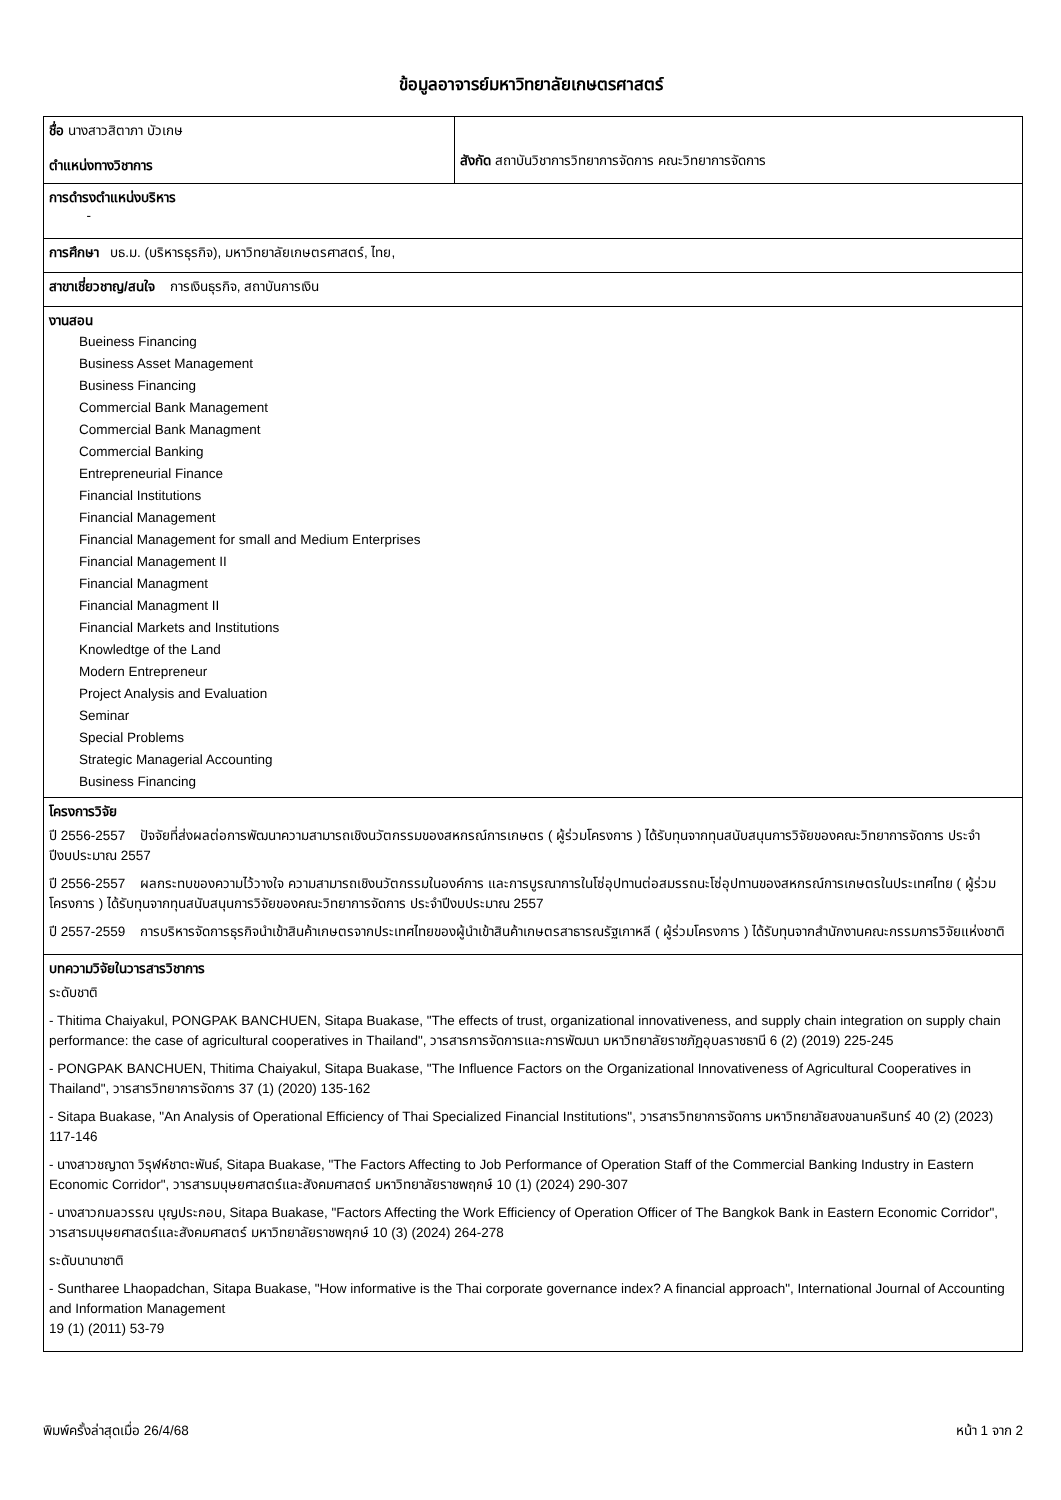ข้อมูลอาจารย์มหาวิทยาลัยเกษตรศาสตร์
| ชื่อ นางสาวสิตาภา บัวเกษ ตำแหน่งทางวิชาการ | สังกัด สถาบันวิชาการวิทยาการจัดการ คณะวิทยาการจัดการ |
| การดำรงตำแหน่งบริหาร - | |
| การศึกษา บธ.ม. (บริหารธุรกิจ), มหาวิทยาลัยเกษตรศาสตร์, ไทย, | |
| สาขาเชี่ยวชาญ/สนใจ การเงินธุรกิจ, สถาบันการเงิน | |
| งานสอน Bueiness Financing Business Asset Management Business Financing Commercial Bank Management Commercial Bank Managment Commercial Banking Entrepreneurial Finance Financial Institutions Financial Management Financial Management for small and Medium Enterprises Financial Management II Financial Managment Financial Managment II Financial Markets and Institutions Knowledtge of the Land Modern Entrepreneur Project Analysis and Evaluation Seminar Special Problems Strategic Managerial Accounting Business Financing | |
| โครงการวิจัย ปี 2556-2557 ปัจจัยที่ส่งผลต่อการพัฒนาความสามารถเชิงนวัตกรรมของสหกรณ์การเกษตร ( ผู้ร่วมโครงการ ) ได้รับทุนจากทุนสนับสนุนการวิจัยของคณะวิทยาการจัดการ ประจำปีงบประมาณ 2557 ปี 2556-2557 ผลกระทบของความไว้วางใจ ความสามารถเชิงนวัตกรรมในองค์การ และการบูรณาการในโซ่อุปทานต่อสมรรถนะโซ่อุปทานของสหกรณ์การเกษตรในประเทศไทย ( ผู้ร่วมโครงการ ) ได้รับทุนจากทุนสนับสนุนการวิจัยของคณะวิทยาการจัดการ ประจำปีงบประมาณ 2557 ปี 2557-2559 การบริหารจัดการธุรกิจนำเข้าสินค้าเกษตรจากประเทศไทยของผู้นำเข้าสินค้าเกษตรสาธารณรัฐเกาหลี ( ผู้ร่วมโครงการ ) ได้รับทุนจากสำนักงานคณะกรรมการวิจัยแห่งชาติ | |
| บทความวิจัยในวารสารวิชาการ ระดับชาติ - Thitima Chaiyakul, PONGPAK BANCHUEN, Sitapa Buakase, "The effects of trust, organizational innovativeness, and supply chain integration on supply chain performance: the case of agricultural cooperatives in Thailand", วารสารการจัดการและการพัฒนา มหาวิทยาลัยราชภัฏอุบลราชธานี 6 (2) (2019) 225-245 - PONGPAK BANCHUEN, Thitima Chaiyakul, Sitapa Buakase, "The Influence Factors on the Organizational Innovativeness of Agricultural Cooperatives in Thailand", วารสารวิทยาการจัดการ 37 (1) (2020) 135-162 - Sitapa Buakase, "An Analysis of Operational Efficiency of Thai Specialized Financial Institutions", วารสารวิทยาการจัดการ มหาวิทยาลัยสงขลานครินทร์ 40 (2) (2023) 117-146 - นางสาวชญาดา วิรุฬห์ชาตะพันธ์, Sitapa Buakase, "The Factors Affecting to Job Performance of Operation Staff of the Commercial Banking Industry in Eastern Economic Corridor", วารสารมนุษยศาสตร์และสังคมศาสตร์ มหาวิทยาลัยราชพฤกษ์ 10 (1) (2024) 290-307 - นางสาวกมลวรรณ บุญประกอบ, Sitapa Buakase, "Factors Affecting the Work Efficiency of Operation Officer of The Bangkok Bank in Eastern Economic Corridor", วารสารมนุษยศาสตร์และสังคมศาสตร์ มหาวิทยาลัยราชพฤกษ์ 10 (3) (2024) 264-278 ระดับนานาชาติ - Suntharee Lhaopadchan, Sitapa Buakase, "How informative is the Thai corporate governance index? A financial approach", International Journal of Accounting and Information Management 19 (1) (2011) 53-79 | |
พิมพ์ครั้งล่าสุดเมื่อ 26/4/68 หน้า 1 จาก 2